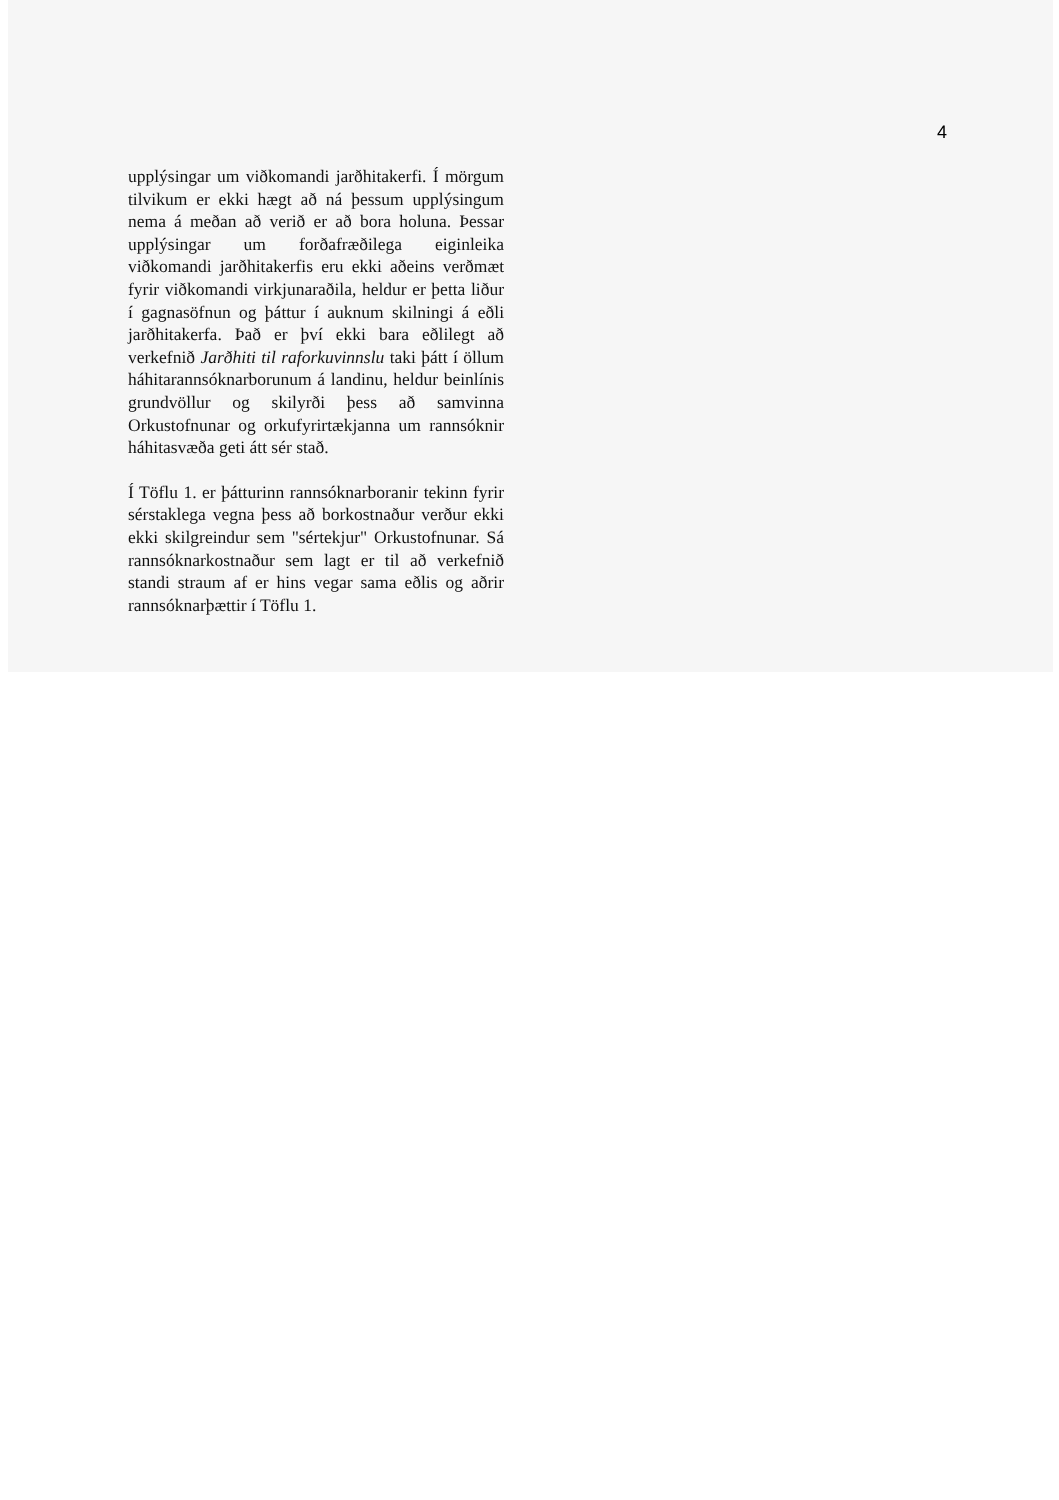4
upplýsingar um viðkomandi jarðhitakerfi. Í mörgum tilvikum er ekki hægt að ná þessum upplýsingum nema á meðan að verið er að bora holuna. Þessar upplýsingar um forðafræðilega eiginleika viðkomandi jarðhitakerfis eru ekki aðeins verðmæt fyrir viðkomandi virkjunaraðila, heldur er þetta liður í gagnasöfnun og þáttur í auknum skilningi á eðli jarðhitakerfa. Það er því ekki bara eðlilegt að verkefnið Jarðhiti til raforkuvinnslu taki þátt í öllum háhitarannsóknarborunum á landinu, heldur beinlínis grundvöllur og skilyrði þess að samvinna Orkustofnunar og orkufyrirtækjanna um rannsóknir háhitasvæða geti átt sér stað.
Í Töflu 1. er þátturinn rannsóknarboranir tekinn fyrir sérstaklega vegna þess að borkostnaður verður ekki ekki skilgreindur sem "sértekjur" Orkustofnunar. Sá rannsóknarkostnaður sem lagt er til að verkefnið standi straum af er hins vegar sama eðlis og aðrir rannsóknarþættir í Töflu 1.